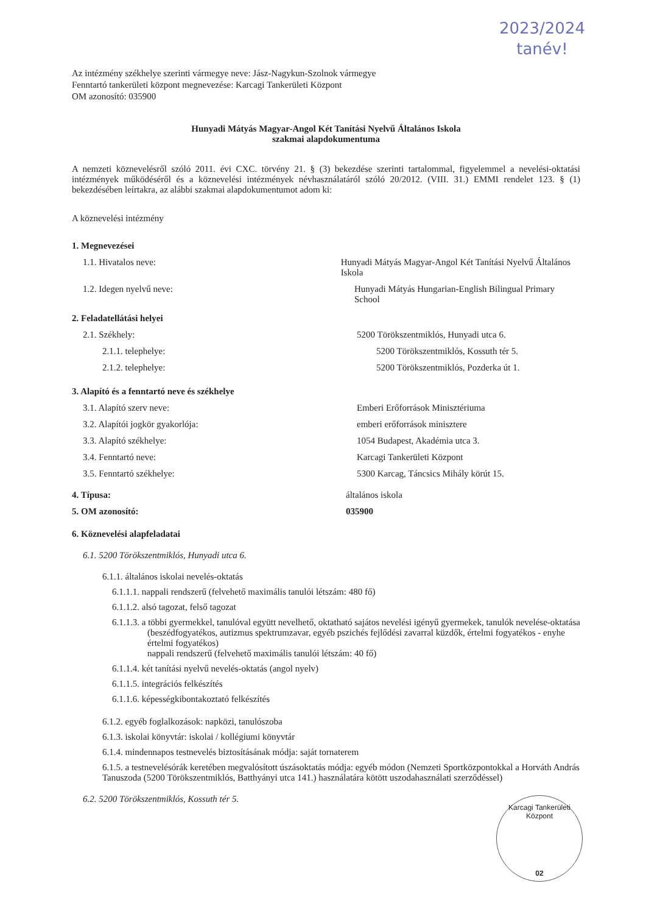2023/2024
tanév!
Az intézmény székhelye szerinti vármegye neve: Jász-Nagykun-Szolnok vármegye
Fenntartó tankerületi központ megnevezése: Karcagi Tankerületi Központ
OM azonosító: 035900
Hunyadi Mátyás Magyar-Angol Két Tanítási Nyelvű Általános Iskola
szakmai alapdokumentuma
A nemzeti köznevelésről szóló 2011. évi CXC. törvény 21. § (3) bekezdése szerinti tartalommal, figyelemmel a nevelési-oktatási intézmények működéséről és a köznevelési intézmények névhasználatáról szóló 20/2012. (VIII. 31.) EMMI rendelet 123. § (1) bekezdésében leírtakra, az alábbi szakmai alapdokumentumot adom ki:
A köznevelési intézmény
1. Megnevezései
1.1. Hivatalos neve: Hunyadi Mátyás Magyar-Angol Két Tanítási Nyelvű Általános Iskola
1.2. Idegen nyelvű neve: Hunyadi Mátyás Hungarian-English Bilingual Primary School
2. Feladatellátási helyei
2.1. Székhely: 5200 Törökszentmiklós, Hunyadi utca 6.
2.1.1. telephelye: 5200 Törökszentmiklós, Kossuth tér 5.
2.1.2. telephelye: 5200 Törökszentmiklós, Pozderka út 1.
3. Alapító és a fenntartó neve és székhelye
3.1. Alapító szerv neve: Emberi Erőforrások Minisztériuma
3.2. Alapítói jogkör gyakorlója: emberi erőforrások minisztere
3.3. Alapító székhelye: 1054 Budapest, Akadémia utca 3.
3.4. Fenntartó neve: Karcagi Tankerületi Központ
3.5. Fenntartó székhelye: 5300 Karcag, Táncsics Mihály körút 15.
4. Típusa: általános iskola
5. OM azonosító: 035900
6. Köznevelési alapfeladatai
6.1. 5200 Törökszentmiklós, Hunyadi utca 6.
6.1.1. általános iskolai nevelés-oktatás
6.1.1.1. nappali rendszerű (felvehető maximális tanulói létszám: 480 fő)
6.1.1.2. alsó tagozat, felső tagozat
6.1.1.3. a többi gyermekkel, tanulóval együtt nevelhető, oktatható sajátos nevelési igényű gyermekek, tanulók nevelése-oktatása (beszédfogyatékos, autizmus spektrumzavar, egyéb pszichés fejlődési zavarral küzdők, értelmi fogyatékos - enyhe értelmi fogyatékos)
nappali rendszerű (felvehető maximális tanulói létszám: 40 fő)
6.1.1.4. két tanítási nyelvű nevelés-oktatás (angol nyelv)
6.1.1.5. integrációs felkészítés
6.1.1.6. képességkibontakoztató felkészítés
6.1.2. egyéb foglalkozások: napközi, tanulószoba
6.1.3. iskolai könyvtár: iskolai / kollégiumi könyvtár
6.1.4. mindennapos testnevelés biztosításának módja: saját tornaterem
6.1.5. a testnevelésórák keretében megvalósított úszásoktatás módja: egyéb módon (Nemzeti Sportközpontokkal a Horváth András Tanuszoda (5200 Törökszentmiklós, Batthyányi utca 141.) használatára kötött uszodahasználati szerződéssel)
6.2. 5200 Törökszentmiklós, Kossuth tér 5.
Karcagi Tankerületi Központ
02